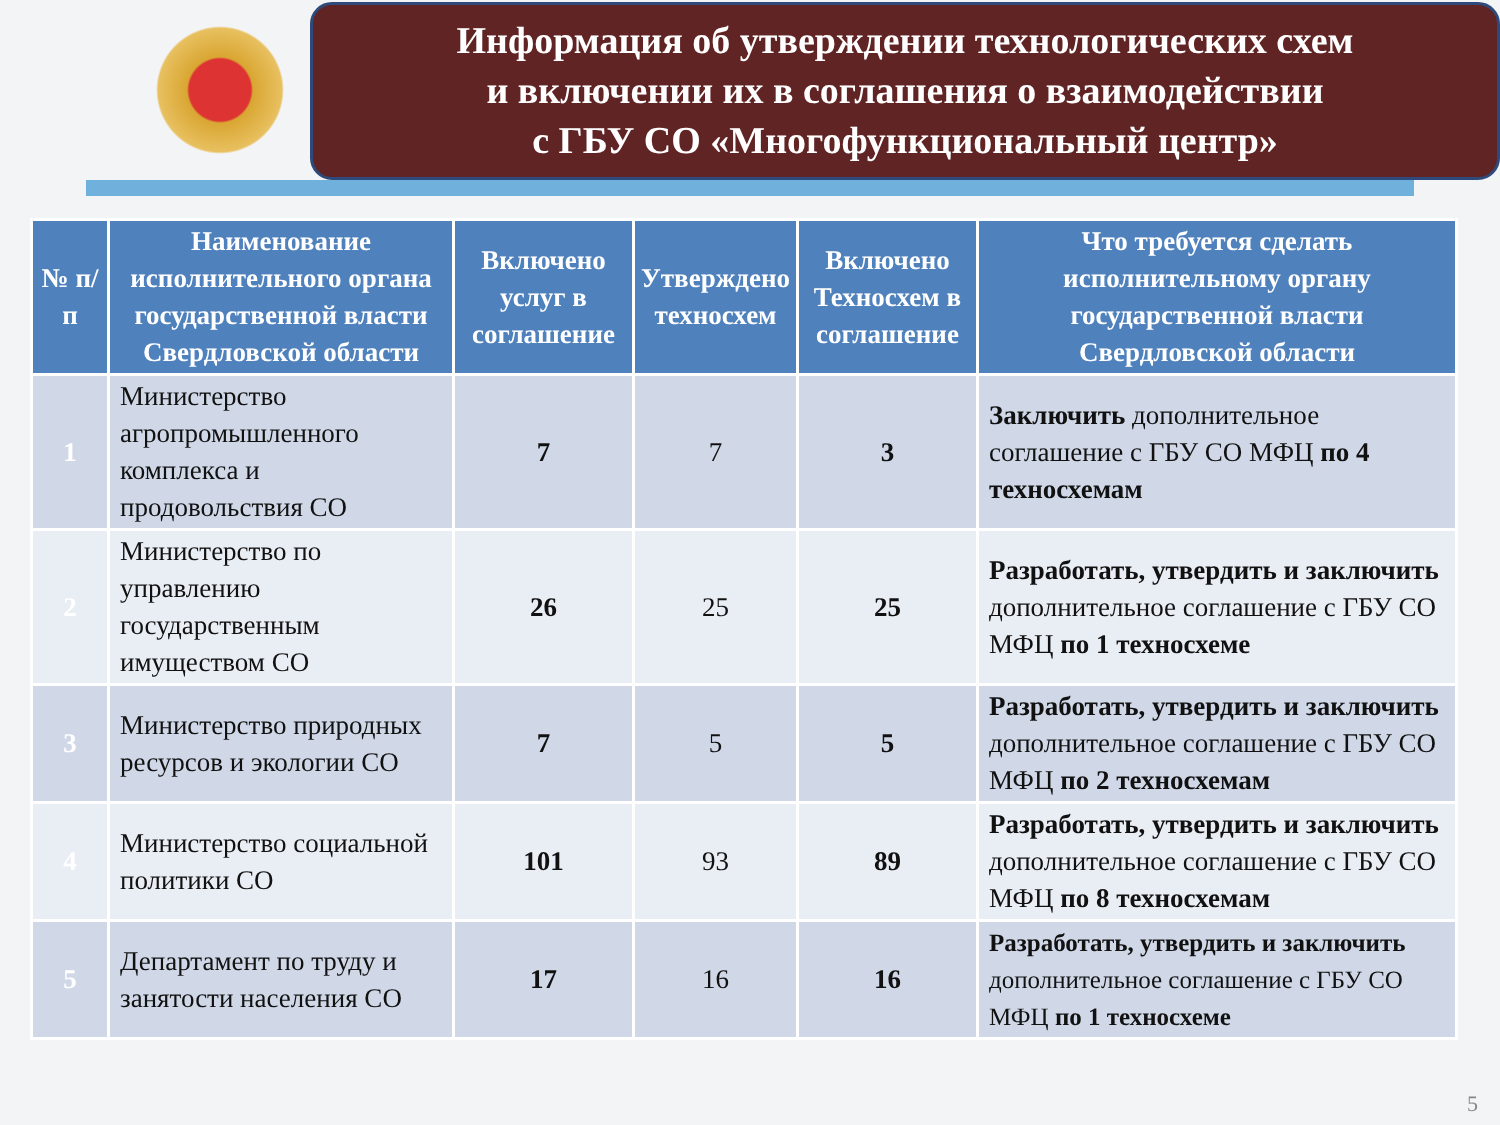Информация об утверждении технологических схем
и включении их в соглашения о взаимодействии
с ГБУ СО «Многофункциональный центр»
| № п/п | Наименование исполнительного органа государственной власти Свердловской области | Включено услуг в соглашение | Утверждено техносхем | Включено Техносхем в соглашение | Что требуется сделать исполнительному органу государственной власти Свердловской области |
| --- | --- | --- | --- | --- | --- |
| 1 | Министерство агропромышленного комплекса и продовольствия СО | 7 | 7 | 3 | Заключить дополнительное соглашение с ГБУ СО МФЦ по 4 техносхемам |
| 2 | Министерство по управлению государственным имуществом СО | 26 | 25 | 25 | Разработать, утвердить и заключить дополнительное соглашение с ГБУ СО МФЦ по 1 техносхеме |
| 3 | Министерство природных ресурсов и экологии СО | 7 | 5 | 5 | Разработать, утвердить и заключить дополнительное соглашение с ГБУ СО МФЦ по 2 техносхемам |
| 4 | Министерство социальной политики СО | 101 | 93 | 89 | Разработать, утвердить и заключить дополнительное соглашение с ГБУ СО МФЦ по 8 техносхемам |
| 5 | Департамент по труду и занятости населения СО | 17 | 16 | 16 | Разработать, утвердить и заключить дополнительное соглашение с ГБУ СО МФЦ по 1 техносхеме |
5